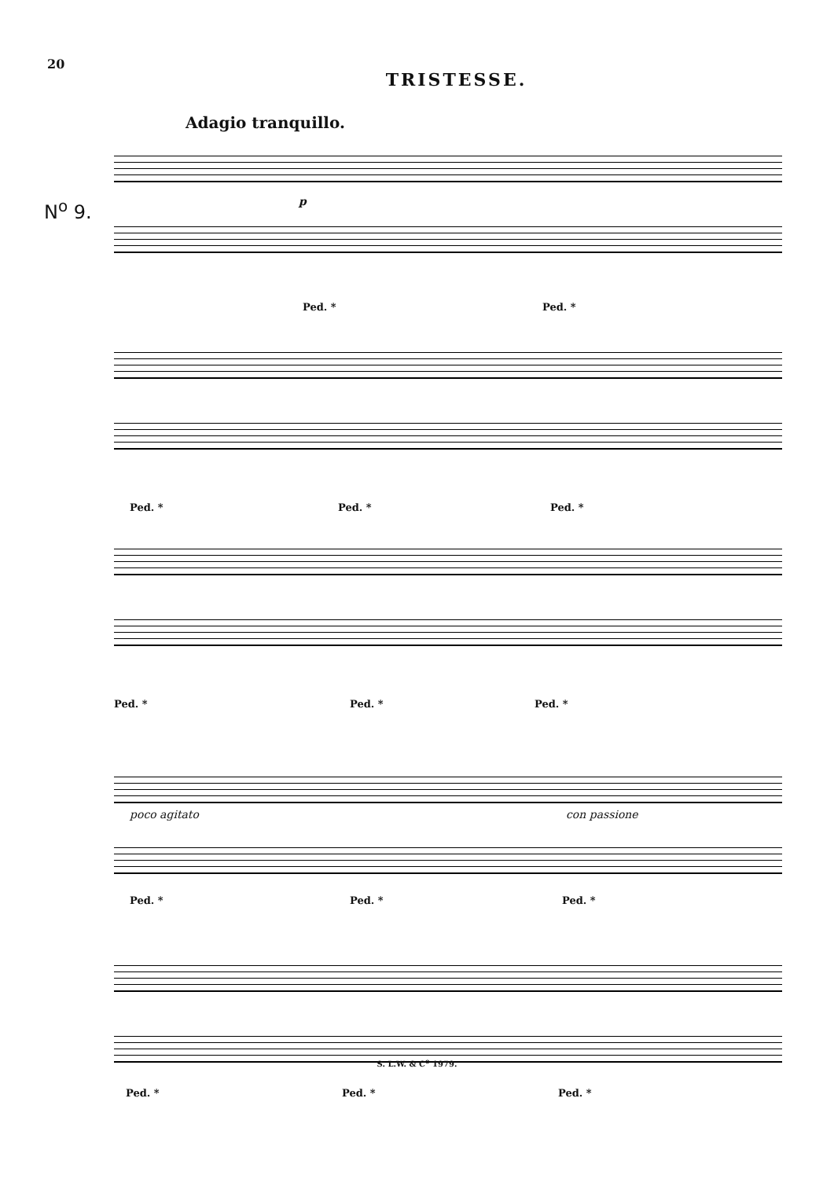20
TRISTESSE.
Adagio tranquillo.
N<sup>o</sup> 9.
p
Ped. * Ped. *
Ped. * Ped. * Ped. *
Ped. * Ped. * Ped. *
poco agitato con passione
Ped. * Ped. * Ped. *
Ped. * Ped. * Ped. *
S. L.W. & C<sup>o</sup> 1979.